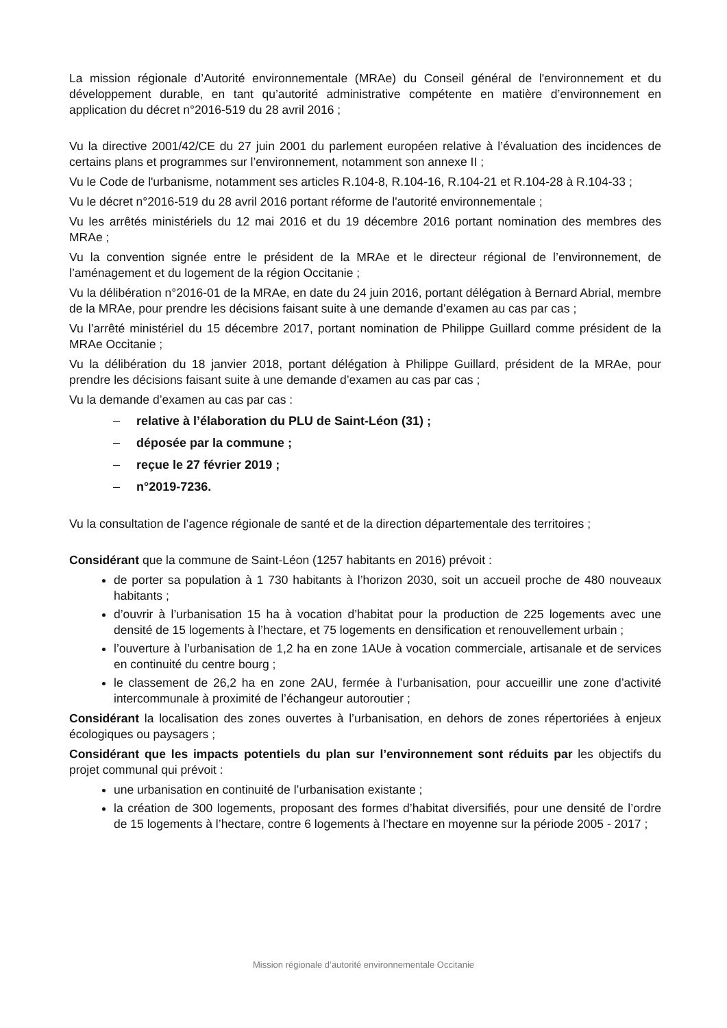La mission régionale d’Autorité environnementale (MRAe) du Conseil général de l'environnement et du développement durable, en tant qu’autorité administrative compétente en matière d’environnement en application du décret n°2016-519 du 28 avril 2016 ;
Vu la directive 2001/42/CE du 27 juin 2001 du parlement européen relative à l’évaluation des incidences de certains plans et programmes sur l’environnement, notamment son annexe II ;
Vu le Code de l'urbanisme, notamment ses articles R.104-8, R.104-16, R.104-21 et R.104-28 à R.104-33 ;
Vu le décret n°2016-519 du 28 avril 2016 portant réforme de l'autorité environnementale ;
Vu les arrêtés ministériels du 12 mai 2016 et du 19 décembre 2016 portant nomination des membres des MRAe ;
Vu la convention signée entre le président de la MRAe et le directeur régional de l’environnement, de l’aménagement et du logement de la région Occitanie ;
Vu la délibération n°2016-01 de la MRAe, en date du 24 juin 2016, portant délégation à Bernard Abrial, membre de la MRAe, pour prendre les décisions faisant suite à une demande d’examen au cas par cas ;
Vu l’arrêté ministériel du 15 décembre 2017, portant nomination de Philippe Guillard comme président de la MRAe Occitanie ;
Vu la délibération du 18 janvier 2018, portant délégation à Philippe Guillard, président de la MRAe, pour prendre les décisions faisant suite à une demande d’examen au cas par cas ;
Vu la demande d’examen au cas par cas :
– relative à l’élaboration du PLU de Saint-Léon (31) ;
– déposée par la commune ;
– reçue le 27 février 2019 ;
– n°2019-7236.
Vu la consultation de l’agence régionale de santé et de la direction départementale des territoires ;
Considérant que la commune de Saint-Léon (1257 habitants en 2016) prévoit :
de porter sa population à 1 730 habitants à l’horizon 2030, soit un accueil proche de 480 nouveaux habitants ;
d’ouvrir à l’urbanisation 15 ha à vocation d’habitat pour la production de 225 logements avec une densité de 15 logements à l’hectare, et 75 logements en densification et renouvellement urbain ;
l’ouverture à l’urbanisation de 1,2 ha en zone 1AUe à vocation commerciale, artisanale et de services en continuité du centre bourg ;
le classement de 26,2 ha en zone 2AU, fermée à l’urbanisation, pour accueillir une zone d’activité intercommunale à proximité de l’échangeur autoroutier ;
Considérant la localisation des zones ouvertes à l’urbanisation, en dehors de zones répertoriées à enjeux écologiques ou paysagers ;
Considérant que les impacts potentiels du plan sur l’environnement sont réduits par les objectifs du projet communal qui prévoit :
une urbanisation en continuité de l’urbanisation existante ;
la création de 300 logements, proposant des formes d’habitat diversifiés, pour une densité de l’ordre de 15 logements à l’hectare, contre 6 logements à l’hectare en moyenne sur la période 2005 - 2017 ;
Mission régionale d’autorité environnementale Occitanie